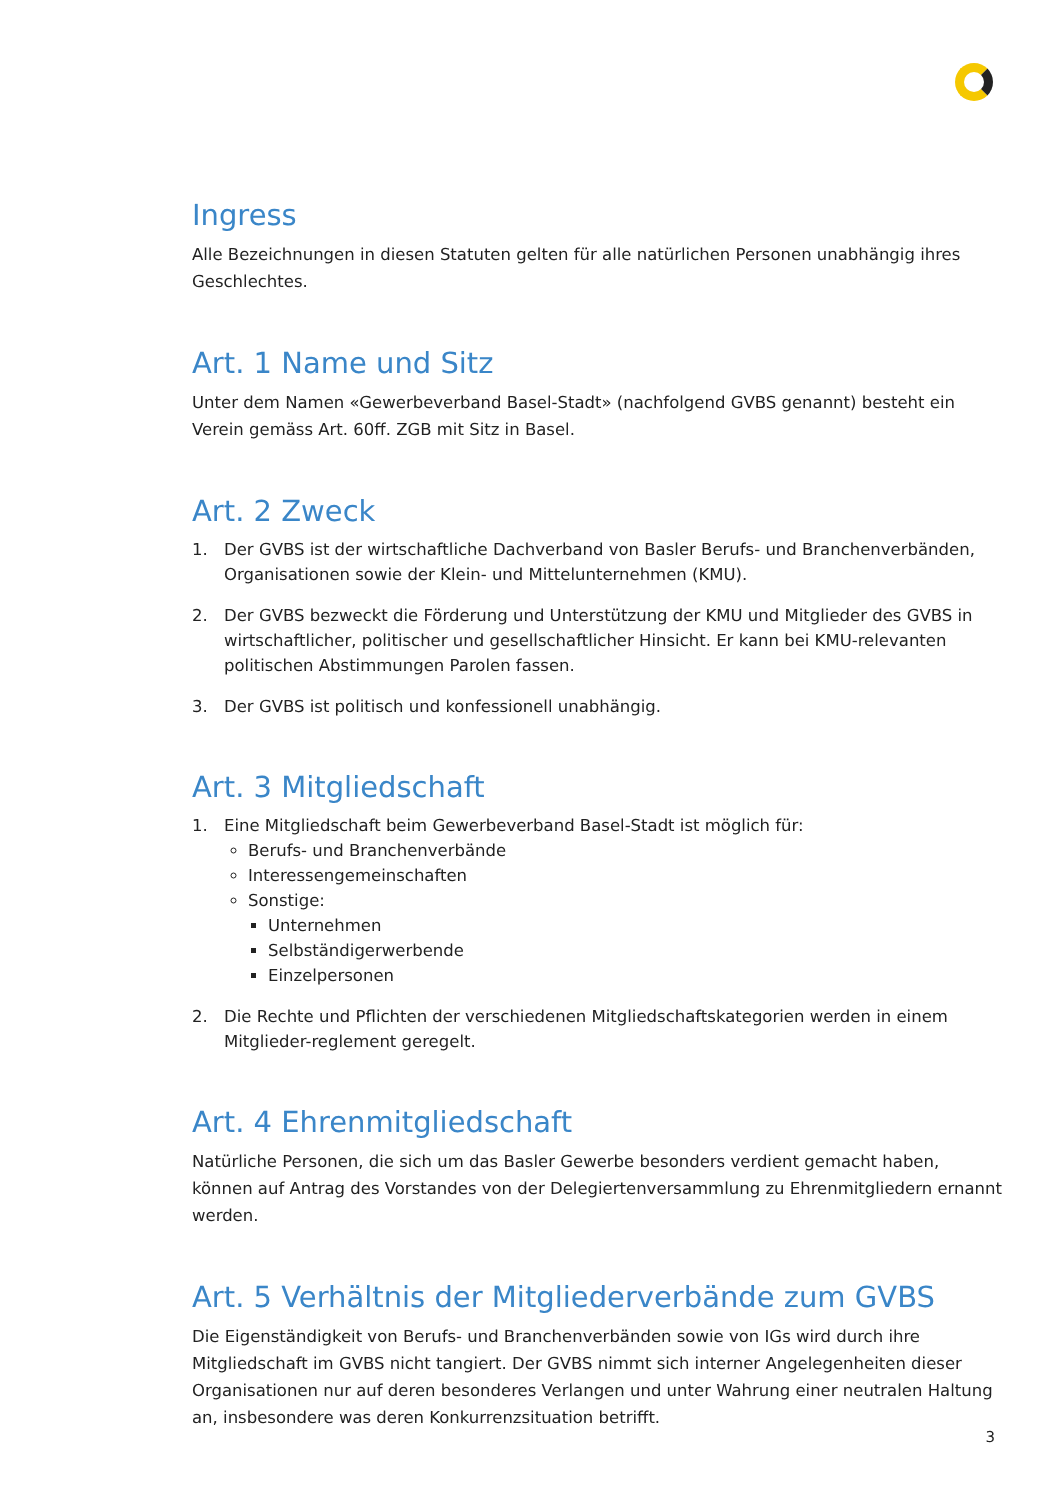Ingress
Alle Bezeichnungen in diesen Statuten gelten für alle natürlichen Personen unabhängig ihres Geschlechtes.
Art. 1 Name und Sitz
Unter dem Namen «Gewerbeverband Basel-Stadt» (nachfolgend GVBS genannt) besteht ein Verein gemäss Art. 60ff. ZGB mit Sitz in Basel.
Art. 2 Zweck
1. Der GVBS ist der wirtschaftliche Dachverband von Basler Berufs- und Branchenverbänden, Organisationen sowie der Klein- und Mittelunternehmen (KMU).
2. Der GVBS bezweckt die Förderung und Unterstützung der KMU und Mitglieder des GVBS in wirtschaftlicher, politischer und gesellschaftlicher Hinsicht. Er kann bei KMU-relevanten politischen Abstimmungen Parolen fassen.
3. Der GVBS ist politisch und konfessionell unabhängig.
Art. 3 Mitgliedschaft
1. Eine Mitgliedschaft beim Gewerbeverband Basel-Stadt ist möglich für:
Berufs- und Branchenverbände
Interessengemeinschaften
Sonstige:
Unternehmen
Selbständigerwerbende
Einzelpersonen
2. Die Rechte und Pflichten der verschiedenen Mitgliedschaftskategorien werden in einem Mitglieder-reglement geregelt.
Art. 4 Ehrenmitgliedschaft
Natürliche Personen, die sich um das Basler Gewerbe besonders verdient gemacht haben, können auf Antrag des Vorstandes von der Delegiertenversammlung zu Ehrenmitgliedern ernannt werden.
Art. 5 Verhältnis der Mitgliederverbände zum GVBS
Die Eigenständigkeit von Berufs- und Branchenverbänden sowie von IGs wird durch ihre Mitgliedschaft im GVBS nicht tangiert. Der GVBS nimmt sich interner Angelegenheiten dieser Organisationen nur auf deren besonderes Verlangen und unter Wahrung einer neutralen Haltung an, insbesondere was deren Konkurrenzsituation betrifft.
3